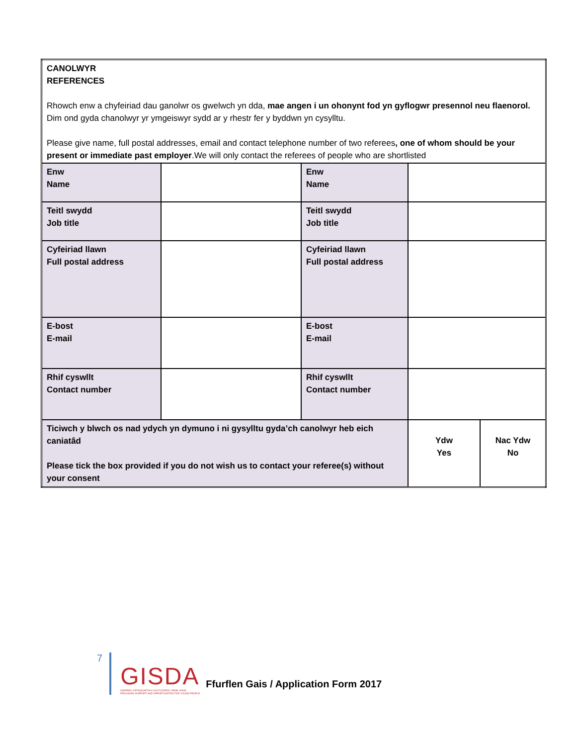| CANOLWYR REFERENCES Rhowch enw a chyfeiriad dau ganolwr os gwelwch yn dda, mae angen i un ohonynt fod yn gyflogwr presennol neu flaenorol. Dim ond gyda chanolwyr yr ymgeiswyr sydd ar y rhestr fer y byddwn yn cysylltu. Please give name, full postal addresses, email and contact telephone number of two referees , one of whom should be your present or immediate past employer .We will only contact the referees of people who are shortlisted | | | | |
| Enw Name | | Enw Name | | |
| Teitl swydd Job title | | Teitl swydd Job title | | |
| Cyfeiriad llawn Full postal address | | Cyfeiriad llawn Full postal address | | |
| E-bost E-mail | | E-bost E-mail | | |
| Rhif cyswllt Contact number | | Rhif cyswllt Contact number | | |
| Ticiwch y blwch os nad ydych yn dymuno i ni gysylltu gyda’ch canolwyr heb eich caniatâd Please tick the box provided if you do not wish us to contact your referee(s) without your consent | | | Ydw Yes | Nac Ydw No |
7
GISDA
DARPARU CEFNOGAETH A CHYFLEOEDD I BOBL IFANC
PROVIDING SUPPORT AND OPPORTUNITIES FOR YOUNG PEOPLE
Ffurflen Gais / Application Form 2017